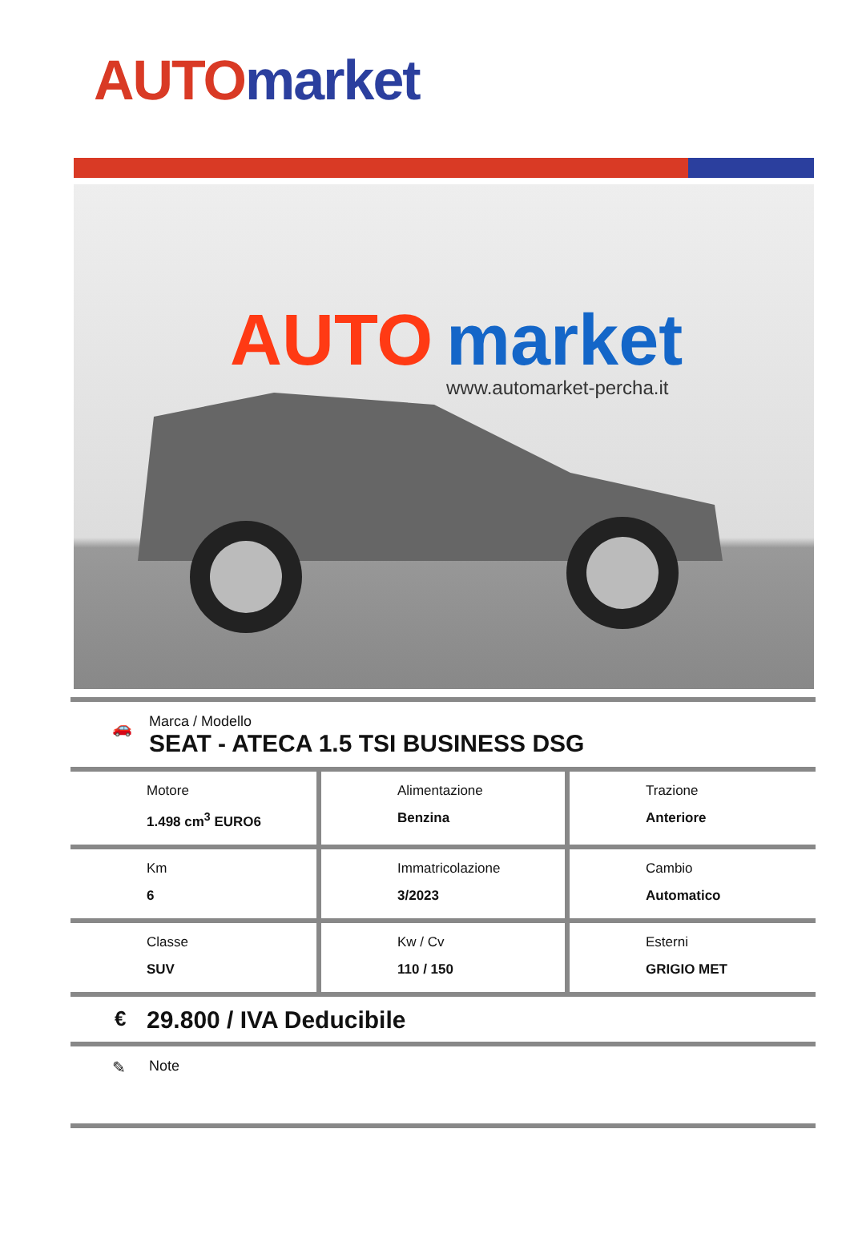AUTO market
AUTO
market
www.automarket-percha.it
🚗
Marca / Modello
SEAT - ATECA 1.5 TSI BUSINESS DSG
| Motore 1.498 cm<sup>3</sup> EURO6 | Alimentazione Benzina | Trazione Anteriore |
| Km 6 | Immatricolazione 3/2023 | Cambio Automatico |
| Classe SUV | Kw / Cv 110 / 150 | Esterni GRIGIO MET |
€ 29.800 / IVA Deducibile
✎
Note